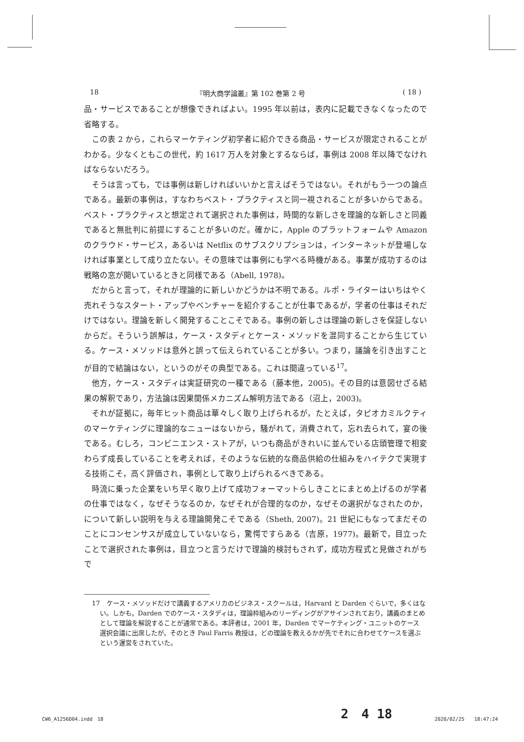18 『明大商学論叢』第 102 巻第 2 号 ( 18 )
品・サービスであることが想像できればよい。1995 年以前は，表内に記載できなくなったので省略する。
この表 2 から，これらマーケティング初学者に紹介できる商品・サービスが限定されることがわかる。少なくともこの世代，約 1617 万人を対象とするならば，事例は 2008 年以降でなければならないだろう。
そうは言っても，では事例は新しければいいかと言えばそうではない。それがもう一つの論点である。最新の事例は，すなわちベスト・プラクティスと同一視されることが多いからである。ベスト・プラクティスと想定されて選択された事例は，時間的な新しさを理論的な新しさと同義であると無批判に前提にすることが多いのだ。確かに，Apple のプラットフォームや Amazon のクラウド・サービス，あるいは Netflix のサブスクリプションは，インターネットが登場しなければ事業として成り立たない。その意味では事例にも学べる時機がある。事業が成功するのは戦略の窓が開いているときと同様である（Abell, 1978)。
だからと言って，それが理論的に新しいかどうかは不明である。ルポ・ライターはいちはやく売れそうなスタート・アップやベンチャーを紹介することが仕事であるが，学者の仕事はそれだけではない。理論を新しく開発することこそである。事例の新しさは理論の新しさを保証しないからだ。そういう誤解は，ケース・スタディとケース・メソッドを混同することから生じている。ケース・メソッドは意外と誤って伝えられていることが多い。つまり，議論を引き出すことが目的で結論はない，というのがその典型である。これは間違っている<sup>17</sup>。
他方，ケース・スタディは実証研究の一種である（藤本他，2005)。その目的は意図せざる結果の解釈であり，方法論は因果関係メカニズム解明方法である（沼上，2003)。
それが証拠に，毎年ヒット商品は華々しく取り上げられるが，たとえば，タピオカミルクティのマーケティングに理論的なニューはないから，騒がれて，消費されて，忘れ去られて，宴の後である。むしろ，コンビニエンス・ストアが，いつも商品がきれいに並んでいる店頭管理で相変わらず成長していることを考えれば，そのような伝統的な商品供給の仕組みをハイテクで実現する技術こそ，高く評価され，事例として取り上げられるべきである。
時流に乗った企業をいち早く取り上げて成功フォーマットらしきことにまとめ上げるのが学者の仕事ではなく，なぜそうなるのか，なぜそれが合理的なのか，なぜその選択がなされたのか，について新しい説明を与える理論開発こそである（Sheth, 2007)。21 世紀にもなってまだそのことにコンセンサスが成立していないなら，驚愕ですらある（吉原，1977)。最新で，目立ったことで選択された事例は，目立つと言うだけで理論的検討もされず，成功方程式と見做されがちで
17　ケース・メソッドだけで講義するアメリカのビジネス・スクールは，Harvard と Darden ぐらいで，多くはない。しかも，Darden でのケース・スタディは，理論枠組みのリーディングがアサインされており，講義のまとめとして理論を解説することが通常である。本評者は，2001 年，Darden でマーケティング・ユニットのケース選択会議に出席したが，そのとき Paul Farris 教授は，どの理論を教えるかが先でそれに合わせてケースを選ぶという運営をされていた。
2　4 18
CW6_A1256D04.indd　18 2020/02/25　　18:47:24